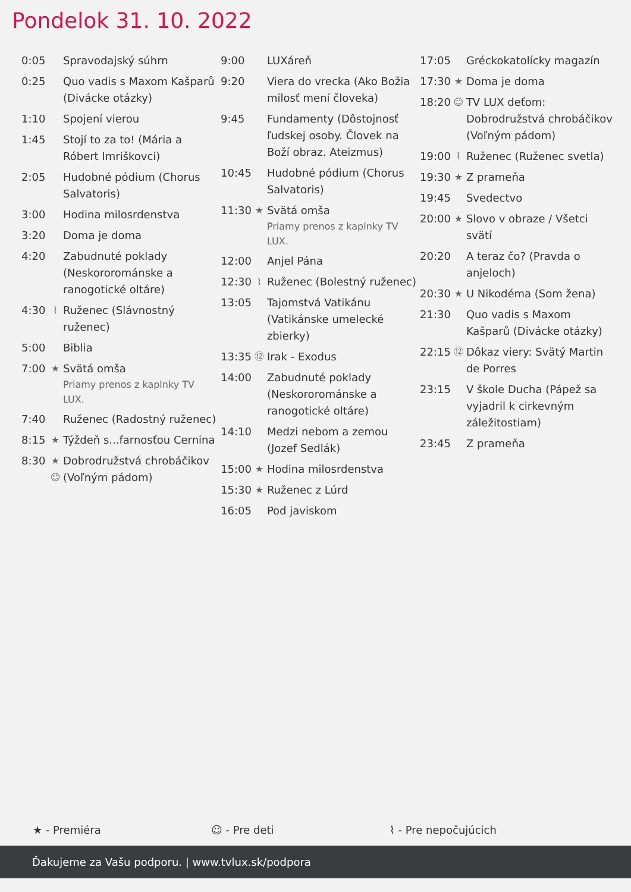Pondelok 31. 10. 2022
| 0:05 | | Spravodajský súhrn |
| 0:25 | | Quo vadis s Maxom Kašparů (Divácke otázky) |
| 1:10 | | Spojení vierou |
| 1:45 | | Stojí to za to! (Mária a Róbert Imriškovci) |
| 2:05 | | Hudobné pódium (Chorus Salvatoris) |
| 3:00 | | Hodina milosrdenstva |
| 3:20 | | Doma je doma |
| 4:20 | | Zabudnuté poklady (Neskororománske a ranogotické oltáre) |
| 4:30 | ⌇ | Ruženec (Slávnostný ruženec) |
| 5:00 | | Biblia |
| 7:00 | ★ | Svätá omša Priamy prenos z kaplnky TV LUX. |
| 7:40 | | Ruženec (Radostný ruženec) |
| 8:15 | ★ | Týždeň s...farnosťou Cernina |
| 8:30 | ★ ☺ | Dobrodružstvá chrobáčikov (Voľným pádom) |
| 9:00 | | LUXáreň |
| 9:20 | | Viera do vrecka (Ako Božia milosť mení človeka) |
| 9:45 | | Fundamenty (Dôstojnosť ľudskej osoby. Človek na Boží obraz. Ateizmus) |
| 10:45 | | Hudobné pódium (Chorus Salvatoris) |
| 11:30 | ★ | Svätá omša Priamy prenos z kaplnky TV LUX. |
| 12:00 | | Anjel Pána |
| 12:30 | ⌇ | Ruženec (Bolestný ruženec) |
| 13:05 | | Tajomstvá Vatikánu (Vatikánske umelecké zbierky) |
| 13:35 | ⑫ | Irak - Exodus |
| 14:00 | | Zabudnuté poklady (Neskororománske a ranogotické oltáre) |
| 14:10 | | Medzi nebom a zemou (Jozef Sedlák) |
| 15:00 | ★ | Hodina milosrdenstva |
| 15:30 | ★ | Ruženec z Lúrd |
| 16:05 | | Pod javiskom |
| 17:05 | | Gréckokatolícky magazín |
| 17:30 | ★ | Doma je doma |
| 18:20 | ☺ | TV LUX deťom: Dobrodružstvá chrobáčikov (Voľným pádom) |
| 19:00 | ⌇ | Ruženec (Ruženec svetla) |
| 19:30 | ★ | Z prameňa |
| 19:45 | | Svedectvo |
| 20:00 | ★ | Slovo v obraze / Všetci svätí |
| 20:20 | | A teraz čo? (Pravda o anjeloch) |
| 20:30 | ★ | U Nikodéma (Som žena) |
| 21:30 | | Quo vadis s Maxom Kašparů (Divácke otázky) |
| 22:15 | ⑫ | Dôkaz viery: Svätý Martin de Porres |
| 23:15 | | V škole Ducha (Pápež sa vyjadril k cirkevným záležitostiam) |
| 23:45 | | Z prameňa |
★ - Premiéra ☺ - Pre deti ⌇ - Pre nepočujúcich
Ďakujeme za Vašu podporu. | www.tvlux.sk/podpora